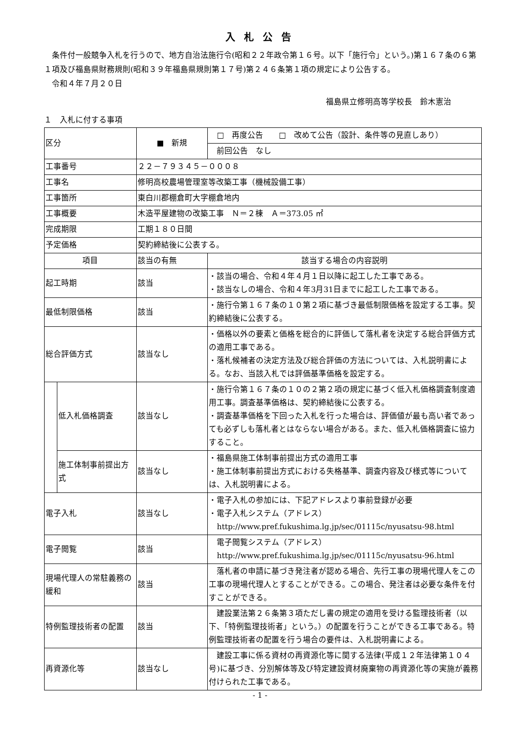入札公告
　条件付一般競争入札を行うので、地方自治法施行令(昭和２２年政令第１６号。以下「施行令」という。)第１６７条の６第１項及び福島県財務規則(昭和３９年福島県規則第１７号)第２４６条第１項の規定により公告する。
　令和４年７月２０日
福島県立修明高等学校長　鈴木憲治
１　入札に付する事項
| 区分 | | ■ 新規 | □ 再度公告 □ 改めて公告（設計、条件等の見直しあり） |
| | | | 前回公告 なし |
| 工事番号 | | ２２－７９３４５－０００８ | |
| 工事名 | | 修明高校農場管理室等改築工事（機械設備工事） | |
| 工事箇所 | | 東白川郡棚倉町大字棚倉地内 | |
| 工事概要 | | 木造平屋建物の改築工事 Ｎ＝２棟 Ａ＝373.05 ㎡ | |
| 完成期限 | | 工期１８０日間 | |
| 予定価格 | | 契約締結後に公表する。 | |
| 項目 | | 該当の有無 | 該当する場合の内容説明 |
| 起工時期 | | 該当 | ・該当の場合、令和４年４月１日以降に起工した工事である。 ・該当なしの場合、令和４年3月31日までに起工した工事である。 |
| 最低制限価格 | | 該当 | ・施行令第１６７条の１０第２項に基づき最低制限価格を設定する工事。契約締結後に公表する。 |
| 総合評価方式 | | 該当なし | ・価格以外の要素と価格を総合的に評価して落札者を決定する総合評価方式の適用工事である。 ・落札候補者の決定方法及び総合評価の方法については、入札説明書による。なお、当該入札では評価基準価格を設定する。 |
| | 低入札価格調査 | 該当なし | ・施行令第１６７条の１０の２第２項の規定に基づく低入札価格調査制度適用工事。調査基準価格は、契約締結後に公表する。 ・調査基準価格を下回った入札を行った場合は、評価値が最も高い者であっても必ずしも落札者とはならない場合がある。また、低入札価格調査に協力すること。 |
| | 施工体制事前提出方式 | 該当なし | ・福島県施工体制事前提出方式の適用工事 ・施工体制事前提出方式における失格基準、調査内容及び様式等については、入札説明書による。 |
| 電子入札 | | 該当なし | ・電子入札の参加には、下記アドレスより事前登録が必要 ・電子入札システム（アドレス） http://www.pref.fukushima.lg.jp/sec/01115c/nyusatsu-98.html |
| 電子閲覧 | | 該当 | 電子閲覧システム（アドレス） http://www.pref.fukushima.lg.jp/sec/01115c/nyusatsu-96.html |
| 現場代理人の常駐義務の緩和 | | 該当 | 落札者の申請に基づき発注者が認める場合、先行工事の現場代理人をこの工事の現場代理人とすることができる。この場合、発注者は必要な条件を付すことができる。 |
| 特例監理技術者の配置 | | 該当 | 建設業法第２６条第３項ただし書の規定の適用を受ける監理技術者（以下、「特例監理技術者」という。）の配置を行うことができる工事である。特例監理技術者の配置を行う場合の要件は、入札説明書による。 |
| 再資源化等 | | 該当なし | 建設工事に係る資材の再資源化等に関する法律(平成１２年法律第１０４号)に基づき、分別解体等及び特定建設資材廃棄物の再資源化等の実施が義務付けられた工事である。 |
- 1 -